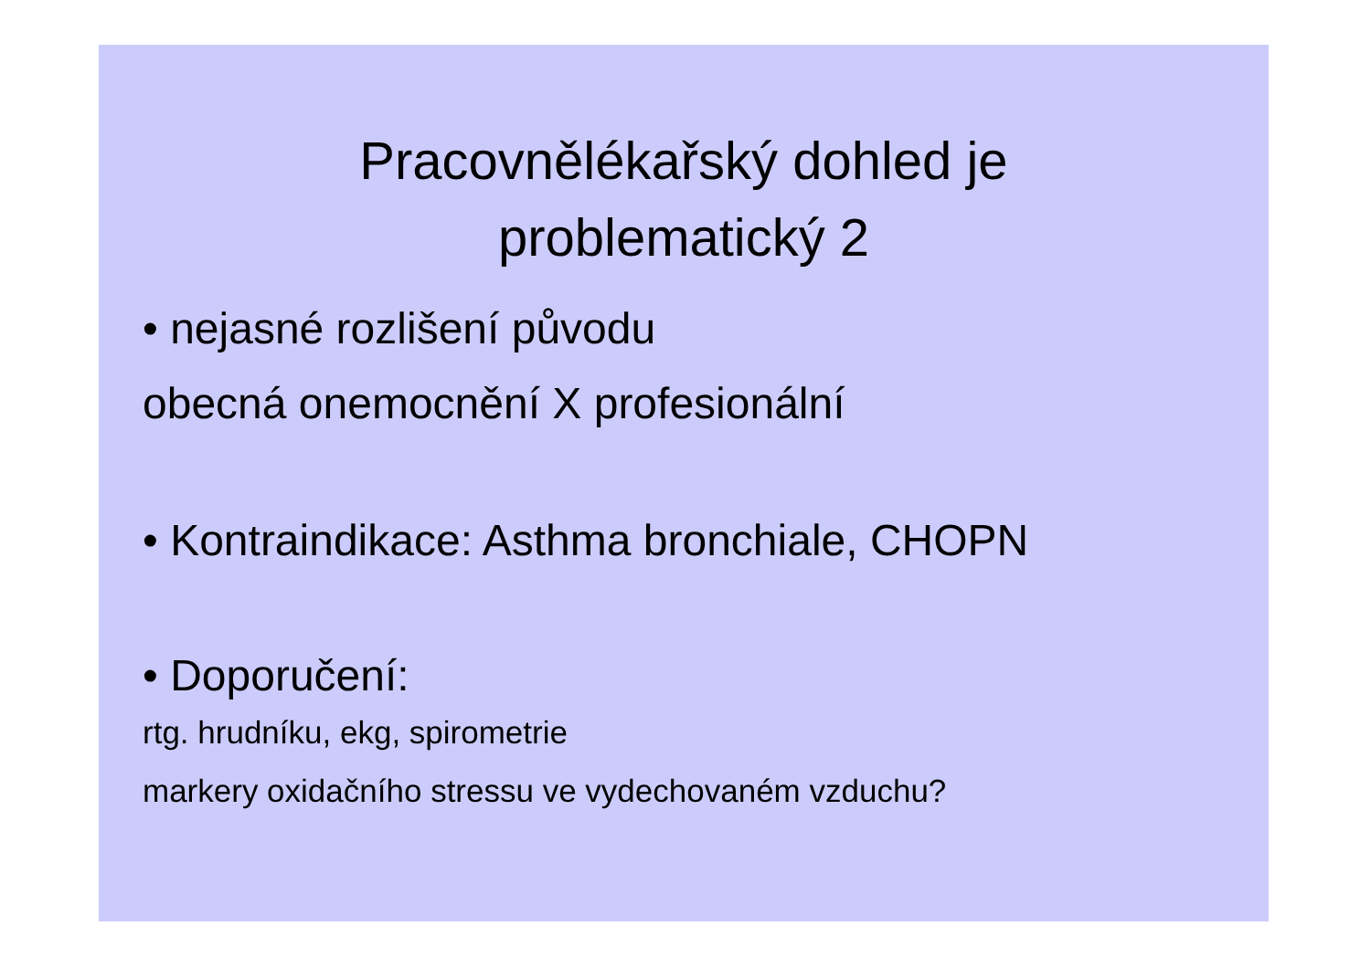Pracovnělékařský dohled je
problematický 2
• nejasné rozlišení původu
obecná onemocnění X profesionální
• Kontraindikace: Asthma bronchiale, CHOPN
• Doporučení:
rtg. hrudníku, ekg, spirometrie
markery oxidačního stressu ve vydechovaném vzduchu?